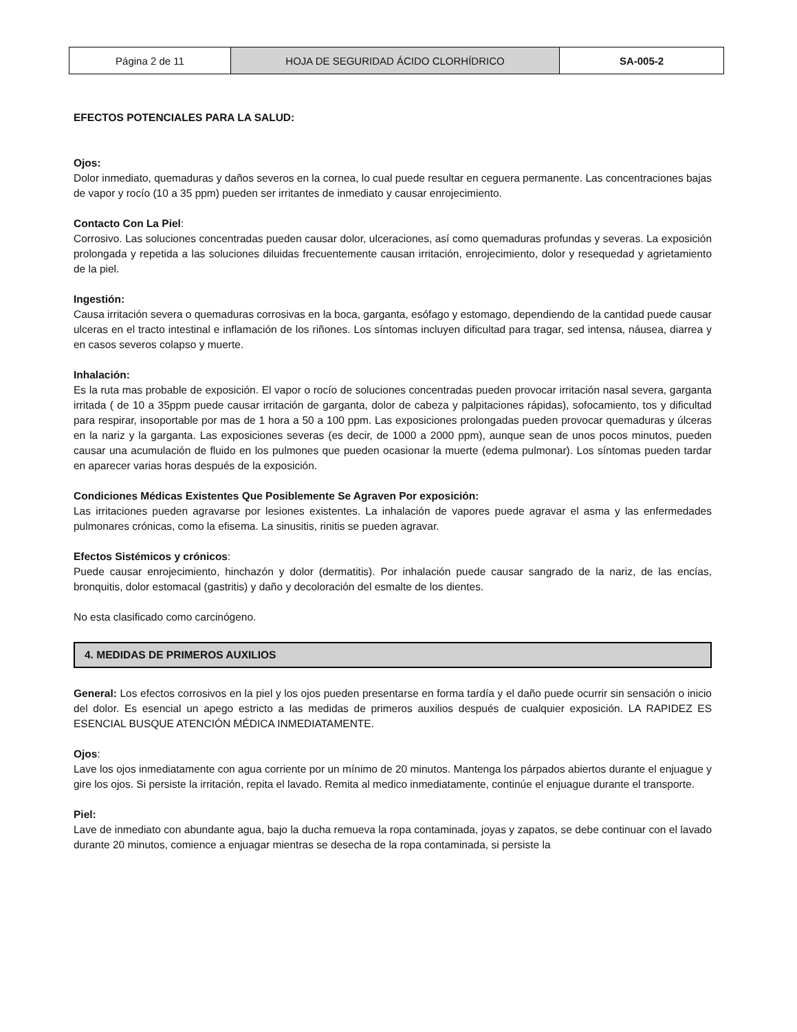| Página 2 de 11 | HOJA DE SEGURIDAD ÁCIDO CLORHÍDRICO | SA-005-2 |
EFECTOS POTENCIALES PARA LA SALUD:
Ojos:
Dolor inmediato, quemaduras y daños severos en la cornea, lo cual puede resultar en ceguera permanente. Las concentraciones bajas de vapor y rocío (10 a 35 ppm) pueden ser irritantes de inmediato y causar enrojecimiento.
Contacto Con La Piel:
Corrosivo. Las soluciones concentradas pueden causar dolor, ulceraciones, así como quemaduras profundas y severas. La exposición prolongada y repetida a las soluciones diluidas frecuentemente causan irritación, enrojecimiento, dolor y resequedad y agrietamiento de la piel.
Ingestión:
Causa irritación severa o quemaduras corrosivas en la boca, garganta, esófago y estomago, dependiendo de la cantidad puede causar ulceras en el tracto intestinal e inflamación de los riñones. Los síntomas incluyen dificultad para tragar, sed intensa, náusea, diarrea y en casos severos colapso y muerte.
Inhalación:
Es la ruta mas probable de exposición. El vapor o rocío de soluciones concentradas pueden provocar irritación nasal severa, garganta irritada ( de 10 a 35ppm puede causar irritación de garganta, dolor de cabeza y palpitaciones rápidas), sofocamiento, tos y dificultad para respirar, insoportable por mas de 1 hora a 50 a 100 ppm. Las exposiciones prolongadas pueden provocar quemaduras y úlceras en la nariz y la garganta. Las exposiciones severas (es decir, de 1000 a 2000 ppm), aunque sean de unos pocos minutos, pueden causar una acumulación de fluido en los pulmones que pueden ocasionar la muerte (edema pulmonar). Los síntomas pueden tardar en aparecer varias horas después de la exposición.
Condiciones Médicas Existentes Que Posiblemente Se Agraven Por exposición:
Las irritaciones pueden agravarse por lesiones existentes. La inhalación de vapores puede agravar el asma y las enfermedades pulmonares crónicas, como la efisema. La sinusitis, rinitis se pueden agravar.
Efectos Sistémicos y crónicos:
Puede causar enrojecimiento, hinchazón y dolor (dermatitis). Por inhalación puede causar sangrado de la nariz, de las encías, bronquitis, dolor estomacal (gastritis) y daño y decoloración del esmalte de los dientes.
No esta clasificado como carcinógeno.
4. MEDIDAS DE PRIMEROS AUXILIOS
General: Los efectos corrosivos en la piel y los ojos pueden presentarse en forma tardía y el daño puede ocurrir sin sensación o inicio del dolor. Es esencial un apego estricto a las medidas de primeros auxilios después de cualquier exposición. LA RAPIDEZ ES ESENCIAL BUSQUE ATENCIÓN MÉDICA INMEDIATAMENTE.
Ojos:
Lave los ojos inmediatamente con agua corriente por un mínimo de 20 minutos. Mantenga los párpados abiertos durante el enjuague y gire los ojos. Si persiste la irritación, repita el lavado. Remita al medico inmediatamente, continúe el enjuague durante el transporte.
Piel:
Lave de inmediato con abundante agua, bajo la ducha remueva la ropa contaminada, joyas y zapatos, se debe continuar con el lavado durante 20 minutos, comience a enjuagar mientras se desecha de la ropa contaminada, si persiste la